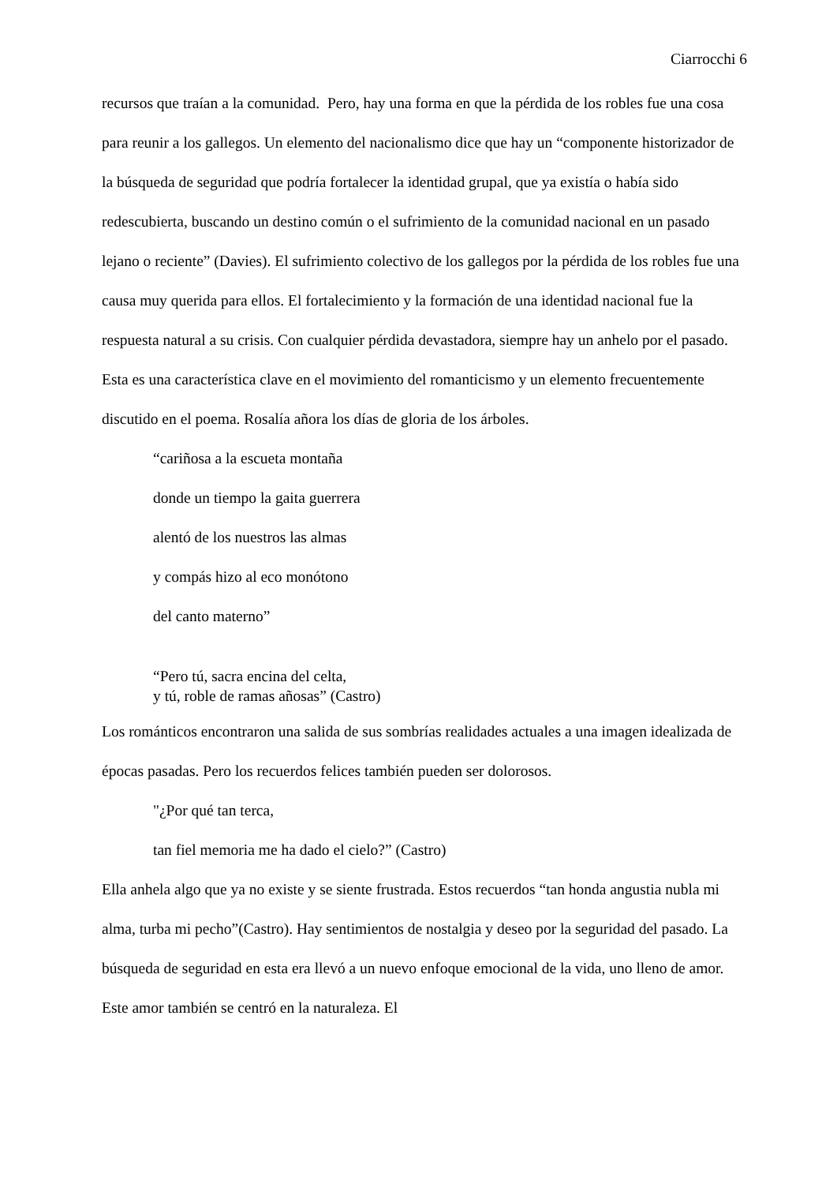Ciarrocchi 6
recursos que traían a la comunidad. Pero, hay una forma en que la pérdida de los robles fue una cosa para reunir a los gallegos. Un elemento del nacionalismo dice que hay un “componente historizador de la búsqueda de seguridad que podría fortalecer la identidad grupal, que ya existía o había sido redescubierta, buscando un destino común o el sufrimiento de la comunidad nacional en un pasado lejano o reciente” (Davies). El sufrimiento colectivo de los gallegos por la pérdida de los robles fue una causa muy querida para ellos. El fortalecimiento y la formación de una identidad nacional fue la respuesta natural a su crisis. Con cualquier pérdida devastadora, siempre hay un anhelo por el pasado. Esta es una característica clave en el movimiento del romanticismo y un elemento frecuentemente discutido en el poema. Rosalía añora los días de gloria de los árboles.
“cariñosa a la escueta montaña
donde un tiempo la gaita guerrera
alentó de los nuestros las almas
y compás hizo al eco monótono
del canto materno”
“Pero tú, sacra encina del celta,
y tú, roble de ramas añosas” (Castro)
Los románticos encontraron una salida de sus sombrías realidades actuales a una imagen idealizada de épocas pasadas. Pero los recuerdos felices también pueden ser dolorosos.
"¿Por qué tan terca,
tan fiel memoria me ha dado el cielo?” (Castro)
Ella anhela algo que ya no existe y se siente frustrada. Estos recuerdos “tan honda angustia nubla mi alma, turba mi pecho”(Castro). Hay sentimientos de nostalgia y deseo por la seguridad del pasado. La búsqueda de seguridad en esta era llevó a un nuevo enfoque emocional de la vida, uno lleno de amor. Este amor también se centró en la naturaleza. El